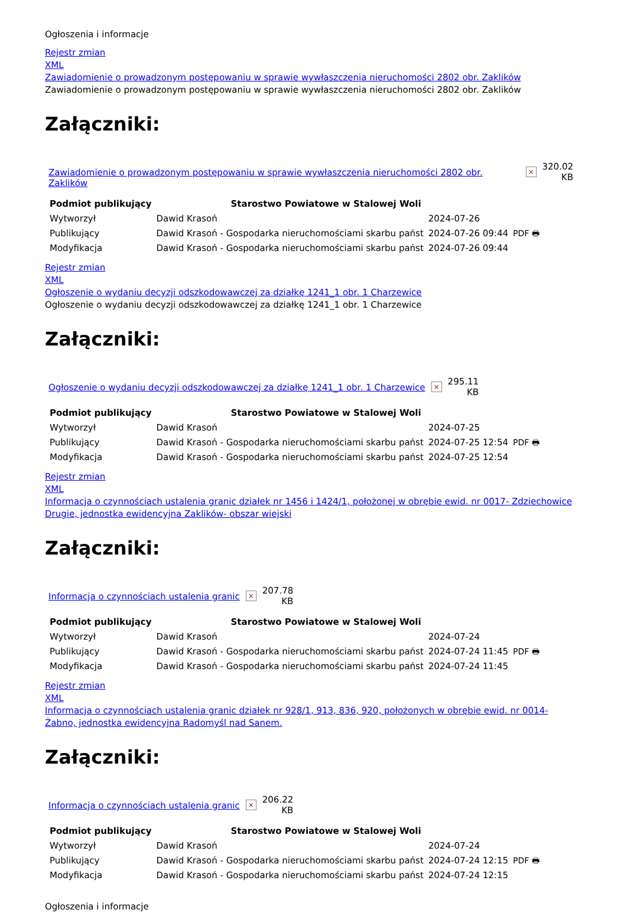Ogłoszenia i informacje
Rejestr zmian
XML
Zawiadomienie o prowadzonym postępowaniu w sprawie wywłaszczenia nieruchomości 2802 obr. Zaklików
Zawiadomienie o prowadzonym postępowaniu w sprawie wywłaszczenia nieruchomości 2802 obr. Zaklików
Załączniki:
| Zawiadomienie o prowadzonym postępowaniu w sprawie wywłaszczenia nieruchomości 2802 obr. Zaklików | × | 320.02 KB |
| Podmiot publikujący | Starostwo Powiatowe w Stalowej Woli | | |
| Wytworzył | Dawid Krasoń | 2024-07-26 | PDF 🖶 |
| Publikujący | Dawid Krasoń - Gospodarka nieruchomościami skarbu państ | 2024-07-26 09:44 | |
| Modyfikacja | Dawid Krasoń - Gospodarka nieruchomościami skarbu państ | 2024-07-26 09:44 | |
Rejestr zmian
XML
Ogłoszenie o wydaniu decyzji odszkodowawczej za działkę 1241_1 obr. 1 Charzewice
Ogłoszenie o wydaniu decyzji odszkodowawczej za działkę 1241_1 obr. 1 Charzewice
Załączniki:
| Ogłoszenie o wydaniu decyzji odszkodowawczej za działkę 1241_1 obr. 1 Charzewice | × | 295.11 KB |
| Podmiot publikujący | Starostwo Powiatowe w Stalowej Woli | | |
| Wytworzył | Dawid Krasoń | 2024-07-25 | PDF 🖶 |
| Publikujący | Dawid Krasoń - Gospodarka nieruchomościami skarbu państ | 2024-07-25 12:54 | |
| Modyfikacja | Dawid Krasoń - Gospodarka nieruchomościami skarbu państ | 2024-07-25 12:54 | |
Rejestr zmian
XML
Informacja o czynnościach ustalenia granic działek nr 1456 i 1424/1, położonej w obrębie ewid. nr 0017- Zdziechowice Drugie, jednostka ewidencyjna Zaklików- obszar wiejski
Załączniki:
| Informacja o czynnościach ustalenia granic | × | 207.78 KB |
| Podmiot publikujący | Starostwo Powiatowe w Stalowej Woli | | |
| Wytworzył | Dawid Krasoń | 2024-07-24 | PDF 🖶 |
| Publikujący | Dawid Krasoń - Gospodarka nieruchomościami skarbu państ | 2024-07-24 11:45 | |
| Modyfikacja | Dawid Krasoń - Gospodarka nieruchomościami skarbu państ | 2024-07-24 11:45 | |
Rejestr zmian
XML
Informacja o czynnościach ustalenia granic działek nr 928/1, 913, 836, 920, położonych w obrębie ewid. nr 0014- Żabno, jednostka ewidencyjna Radomyśl nad Sanem.
Załączniki:
| Informacja o czynnościach ustalenia granic | × | 206.22 KB |
| Podmiot publikujący | Starostwo Powiatowe w Stalowej Woli | | |
| Wytworzył | Dawid Krasoń | 2024-07-24 | PDF 🖶 |
| Publikujący | Dawid Krasoń - Gospodarka nieruchomościami skarbu państ | 2024-07-24 12:15 | |
| Modyfikacja | Dawid Krasoń - Gospodarka nieruchomościami skarbu państ | 2024-07-24 12:15 | |
Ogłoszenia i informacje